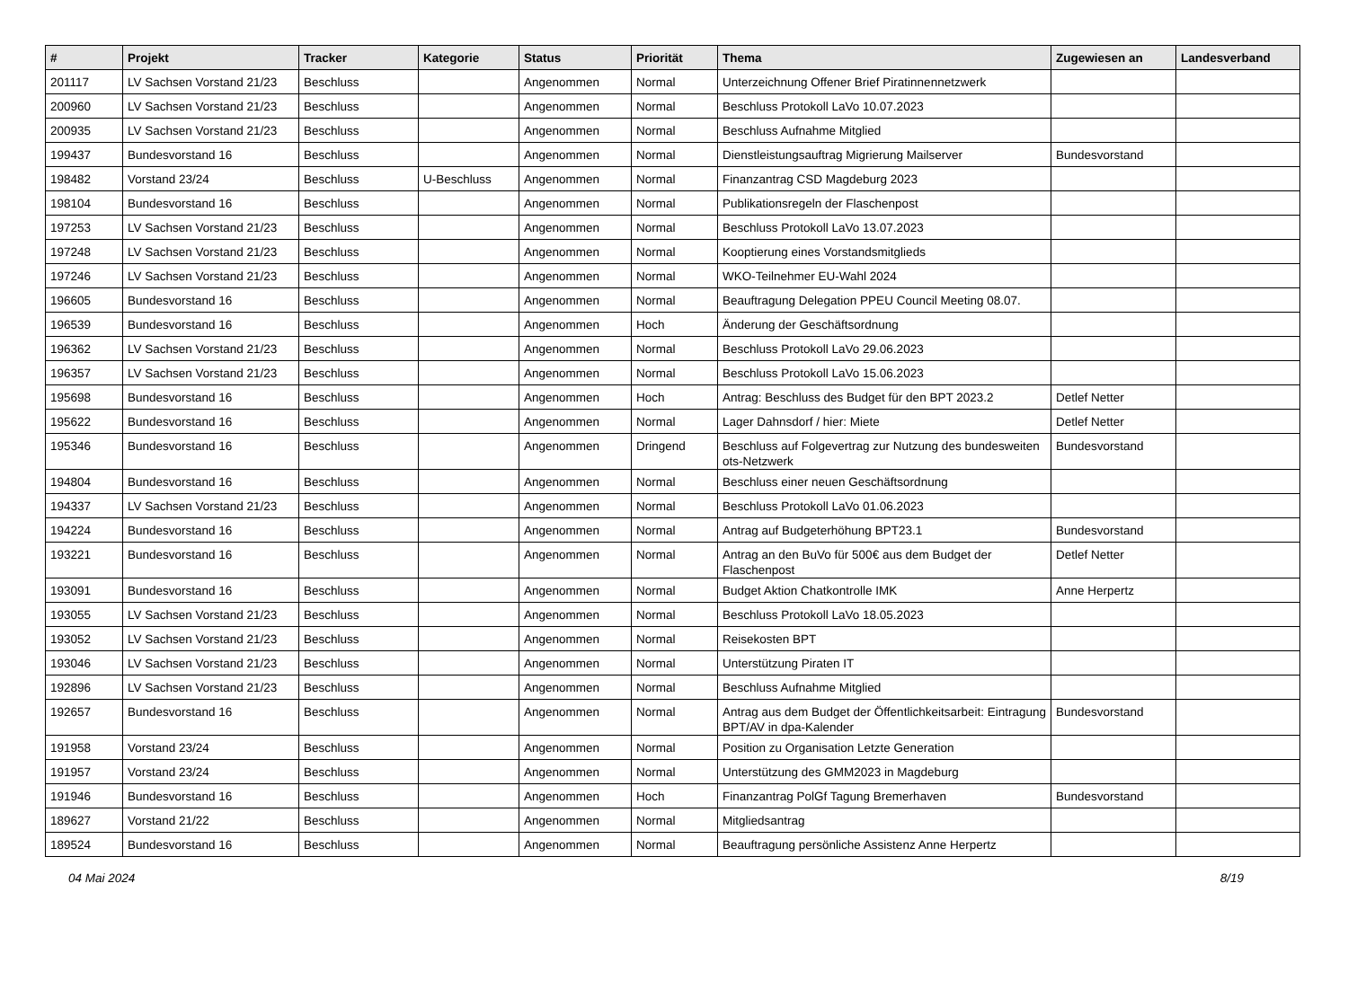| # | Projekt | Tracker | Kategorie | Status | Priorität | Thema | Zugewiesen an | Landesverband |
| --- | --- | --- | --- | --- | --- | --- | --- | --- |
| 201117 | LV Sachsen Vorstand 21/23 | Beschluss | | Angenommen | Normal | Unterzeichnung Offener Brief Piratinnennetzwerk | | |
| 200960 | LV Sachsen Vorstand 21/23 | Beschluss | | Angenommen | Normal | Beschluss Protokoll LaVo 10.07.2023 | | |
| 200935 | LV Sachsen Vorstand 21/23 | Beschluss | | Angenommen | Normal | Beschluss Aufnahme Mitglied | | |
| 199437 | Bundesvorstand 16 | Beschluss | | Angenommen | Normal | Dienstleistungsauftrag Migrierung Mailserver | Bundesvorstand | |
| 198482 | Vorstand 23/24 | Beschluss | U-Beschluss | Angenommen | Normal | Finanzantrag CSD Magdeburg 2023 | | |
| 198104 | Bundesvorstand 16 | Beschluss | | Angenommen | Normal | Publikationsregeln der Flaschenpost | | |
| 197253 | LV Sachsen Vorstand 21/23 | Beschluss | | Angenommen | Normal | Beschluss Protokoll LaVo 13.07.2023 | | |
| 197248 | LV Sachsen Vorstand 21/23 | Beschluss | | Angenommen | Normal | Kooptierung eines Vorstandsmitglieds | | |
| 197246 | LV Sachsen Vorstand 21/23 | Beschluss | | Angenommen | Normal | WKO-Teilnehmer EU-Wahl 2024 | | |
| 196605 | Bundesvorstand 16 | Beschluss | | Angenommen | Normal | Beauftragung Delegation PPEU Council Meeting 08.07. | | |
| 196539 | Bundesvorstand 16 | Beschluss | | Angenommen | Hoch | Änderung der Geschäftsordnung | | |
| 196362 | LV Sachsen Vorstand 21/23 | Beschluss | | Angenommen | Normal | Beschluss Protokoll LaVo 29.06.2023 | | |
| 196357 | LV Sachsen Vorstand 21/23 | Beschluss | | Angenommen | Normal | Beschluss Protokoll LaVo 15.06.2023 | | |
| 195698 | Bundesvorstand 16 | Beschluss | | Angenommen | Hoch | Antrag: Beschluss des Budget für den BPT 2023.2 | Detlef Netter | |
| 195622 | Bundesvorstand 16 | Beschluss | | Angenommen | Normal | Lager Dahnsdorf / hier: Miete | Detlef Netter | |
| 195346 | Bundesvorstand 16 | Beschluss | | Angenommen | Dringend | Beschluss auf Folgevertrag zur Nutzung des bundesweiten ots-Netzwerk | Bundesvorstand | |
| 194804 | Bundesvorstand 16 | Beschluss | | Angenommen | Normal | Beschluss einer neuen Geschäftsordnung | | |
| 194337 | LV Sachsen Vorstand 21/23 | Beschluss | | Angenommen | Normal | Beschluss Protokoll LaVo 01.06.2023 | | |
| 194224 | Bundesvorstand 16 | Beschluss | | Angenommen | Normal | Antrag auf Budgeterhöhung BPT23.1 | Bundesvorstand | |
| 193221 | Bundesvorstand 16 | Beschluss | | Angenommen | Normal | Antrag an den BuVo für 500€ aus dem Budget der Flaschenpost | Detlef Netter | |
| 193091 | Bundesvorstand 16 | Beschluss | | Angenommen | Normal | Budget Aktion Chatkontrolle IMK | Anne Herpertz | |
| 193055 | LV Sachsen Vorstand 21/23 | Beschluss | | Angenommen | Normal | Beschluss Protokoll LaVo 18.05.2023 | | |
| 193052 | LV Sachsen Vorstand 21/23 | Beschluss | | Angenommen | Normal | Reisekosten BPT | | |
| 193046 | LV Sachsen Vorstand 21/23 | Beschluss | | Angenommen | Normal | Unterstützung Piraten IT | | |
| 192896 | LV Sachsen Vorstand 21/23 | Beschluss | | Angenommen | Normal | Beschluss Aufnahme Mitglied | | |
| 192657 | Bundesvorstand 16 | Beschluss | | Angenommen | Normal | Antrag aus dem Budget der Öffentlichkeitsarbeit: Eintragung BPT/AV in dpa-Kalender | Bundesvorstand | |
| 191958 | Vorstand 23/24 | Beschluss | | Angenommen | Normal | Position zu Organisation Letzte Generation | | |
| 191957 | Vorstand 23/24 | Beschluss | | Angenommen | Normal | Unterstützung des GMM2023 in Magdeburg | | |
| 191946 | Bundesvorstand 16 | Beschluss | | Angenommen | Hoch | Finanzantrag PolGf Tagung Bremerhaven | Bundesvorstand | |
| 189627 | Vorstand 21/22 | Beschluss | | Angenommen | Normal | Mitgliedsantrag | | |
| 189524 | Bundesvorstand 16 | Beschluss | | Angenommen | Normal | Beauftragung persönliche Assistenz Anne Herpertz | | |
04 Mai 2024 8/19